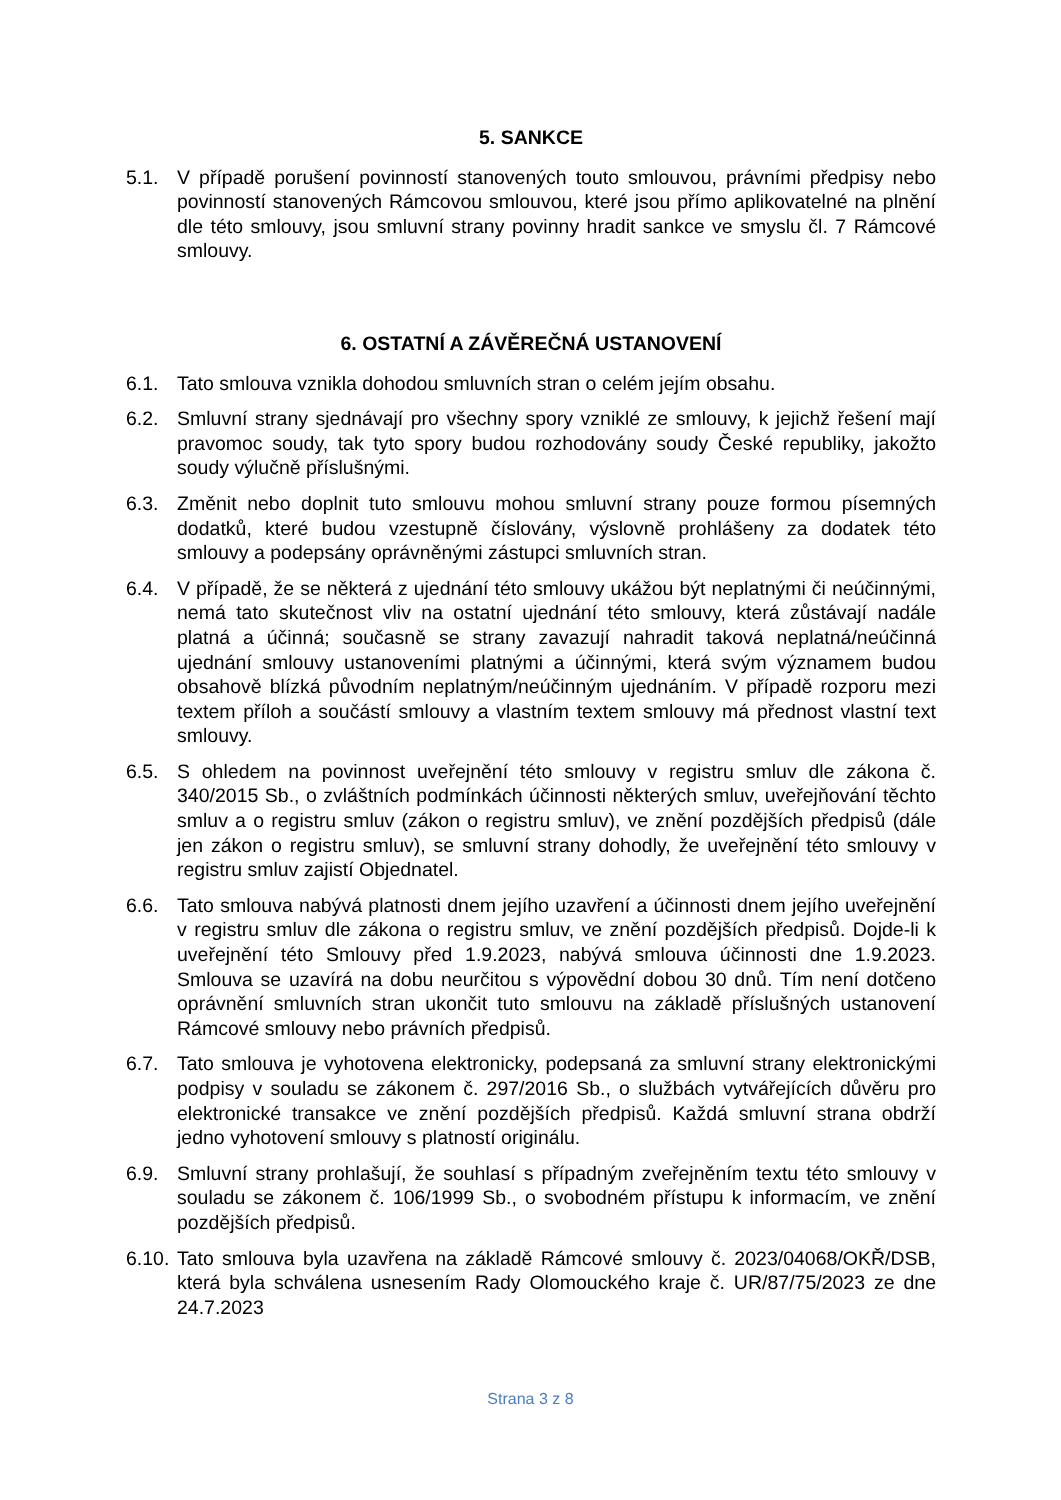5. SANKCE
5.1. V případě porušení povinností stanovených touto smlouvou, právními předpisy nebo povinností stanovených Rámcovou smlouvou, které jsou přímo aplikovatelné na plnění dle této smlouvy, jsou smluvní strany povinny hradit sankce ve smyslu čl. 7 Rámcové smlouvy.
6. OSTATNÍ A ZÁVĚREČNÁ USTANOVENÍ
6.1. Tato smlouva vznikla dohodou smluvních stran o celém jejím obsahu.
6.2. Smluvní strany sjednávají pro všechny spory vzniklé ze smlouvy, k jejichž řešení mají pravomoc soudy, tak tyto spory budou rozhodovány soudy České republiky, jakožto soudy výlučně příslušnými.
6.3. Změnit nebo doplnit tuto smlouvu mohou smluvní strany pouze formou písemných dodatků, které budou vzestupně číslovány, výslovně prohlášeny za dodatek této smlouvy a podepsány oprávněnými zástupci smluvních stran.
6.4. V případě, že se některá z ujednání této smlouvy ukážou být neplatnými či neúčinnými, nemá tato skutečnost vliv na ostatní ujednání této smlouvy, která zůstávají nadále platná a účinná; současně se strany zavazují nahradit taková neplatná/neúčinná ujednání smlouvy ustanoveními platnými a účinnými, která svým významem budou obsahově blízká původním neplatným/neúčinným ujednáním. V případě rozporu mezi textem příloh a součástí smlouvy a vlastním textem smlouvy má přednost vlastní text smlouvy.
6.5. S ohledem na povinnost uveřejnění této smlouvy v registru smluv dle zákona č. 340/2015 Sb., o zvláštních podmínkách účinnosti některých smluv, uveřejňování těchto smluv a o registru smluv (zákon o registru smluv), ve znění pozdějších předpisů (dále jen zákon o registru smluv), se smluvní strany dohodly, že uveřejnění této smlouvy v registru smluv zajistí Objednatel.
6.6. Tato smlouva nabývá platnosti dnem jejího uzavření a účinnosti dnem jejího uveřejnění v registru smluv dle zákona o registru smluv, ve znění pozdějších předpisů. Dojde-li k uveřejnění této Smlouvy před 1.9.2023, nabývá smlouva účinnosti dne 1.9.2023. Smlouva se uzavírá na dobu neurčitou s výpovědní dobou 30 dnů. Tím není dotčeno oprávnění smluvních stran ukončit tuto smlouvu na základě příslušných ustanovení Rámcové smlouvy nebo právních předpisů.
6.7. Tato smlouva je vyhotovena elektronicky, podepsaná za smluvní strany elektronickými podpisy v souladu se zákonem č. 297/2016 Sb., o službách vytvářejících důvěru pro elektronické transakce ve znění pozdějších předpisů. Každá smluvní strana obdrží jedno vyhotovení smlouvy s platností originálu.
6.9. Smluvní strany prohlašují, že souhlasí s případným zveřejněním textu této smlouvy v souladu se zákonem č. 106/1999 Sb., o svobodném přístupu k informacím, ve znění pozdějších předpisů.
6.10.
Tato smlouva byla uzavřena na základě Rámcové smlouvy č. 2023/04068/OKŘ/DSB, která byla schválena usnesením Rady Olomouckého kraje č. UR/87/75/2023 ze dne 24.7.2023
Strana 3 z 8